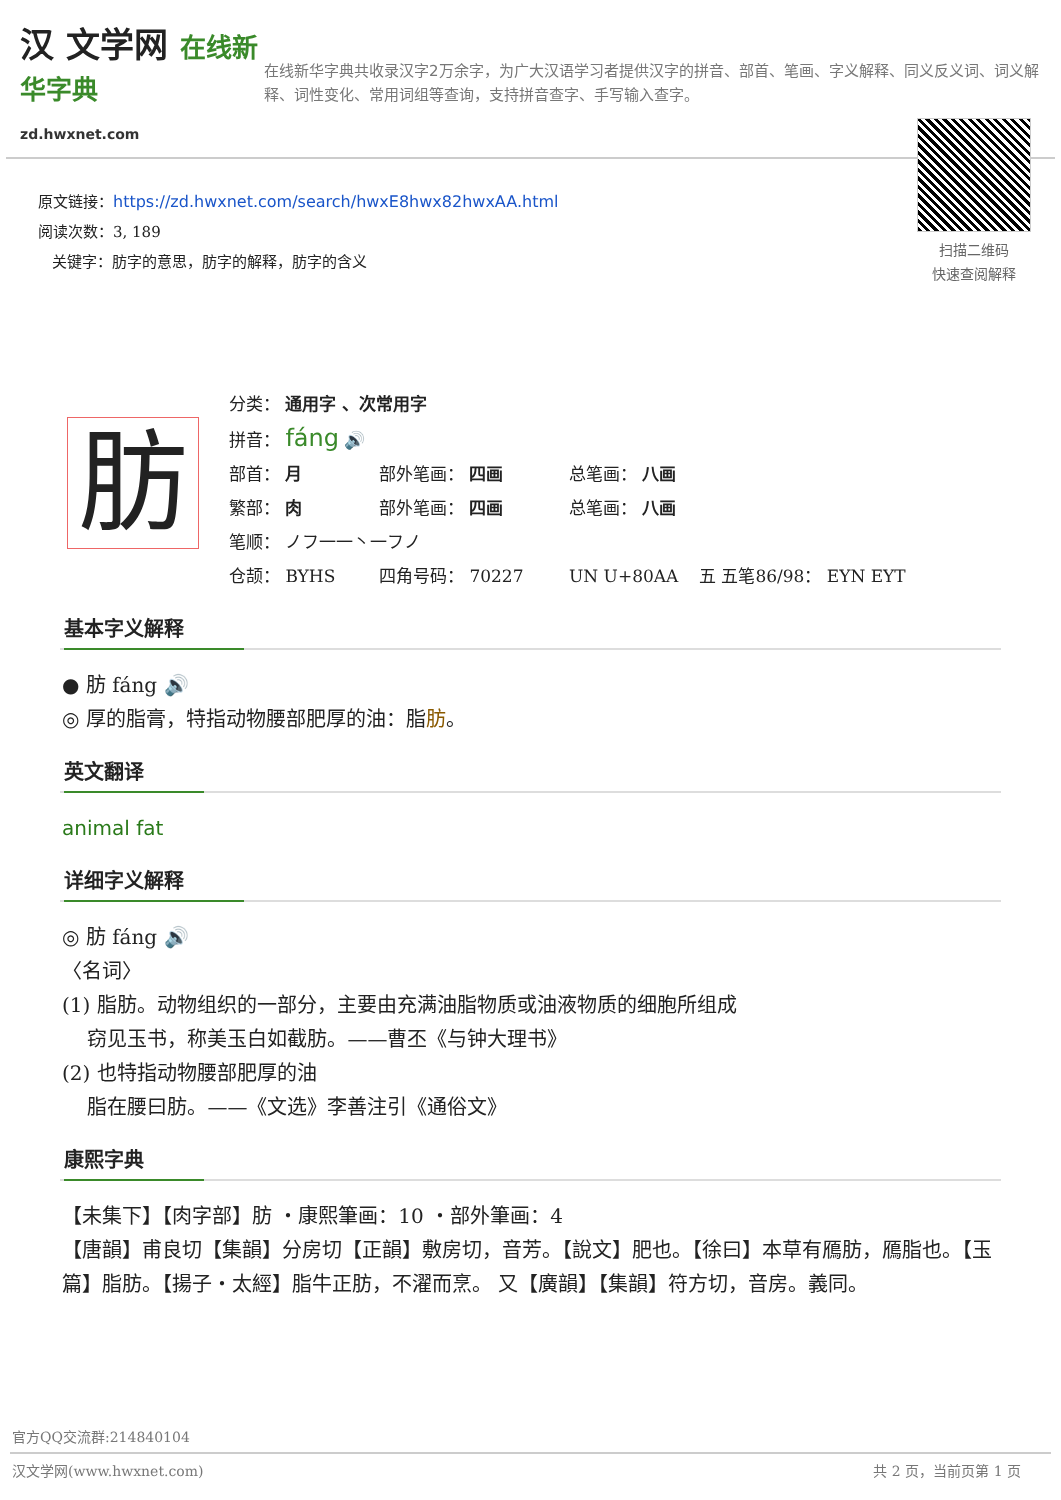汉 文学网 在线新华字典
zd.hwxnet.com
在线新华字典共收录汉字2万余字，为广大汉语学习者提供汉字的拼音、部首、笔画、字义解释、同义反义词、词义解释、词性变化、常用词组等查询，支持拼音查字、手写输入查字。
原文链接：https://zd.hwxnet.com/search/hwxE8hwx82hwxAA.html
阅读次数：3, 189
关键字：肪字的意思，肪字的解释，肪字的含义
扫描二维码
快速查阅解释
肪
分类： 通用字 、次常用字
拼音： fáng 🔊
部首： 月 部外笔画： 四画 总笔画： 八画
繁部： 肉 部外笔画： 四画 总笔画： 八画
笔顺： ノフ一一丶一フノ
仓颉： BYHS 四角号码： 70227 UN U+80AA 五 五笔86/98： EYN EYT
基本字义解释
● 肪 fáng 🔊
◎ 厚的脂膏，特指动物腰部肥厚的油：脂肪。
英文翻译
animal fat
详细字义解释
◎ 肪 fáng 🔊
〈名词〉
(1) 脂肪。动物组织的一部分，主要由充满油脂物质或油液物质的细胞所组成
窃见玉书，称美玉白如截肪。——曹丕《与钟大理书》
(2) 也特指动物腰部肥厚的油
脂在腰曰肪。——《文选》李善注引《通俗文》
康熙字典
【未集下】【肉字部】肪 ・康熙筆画：10 ・部外筆画：4
【唐韻】甫良切【集韻】分房切【正韻】敷房切，音芳。【說文】肥也。【徐曰】本草有鴈肪，鴈脂也。【玉篇】脂肪。【揚子・太經】脂牛正肪，不濯而烹。 又【廣韻】【集韻】符方切，音房。義同。
官方QQ交流群:214840104
汉文学网(www.hwxnet.com) 共 2 页，当前页第 1 页